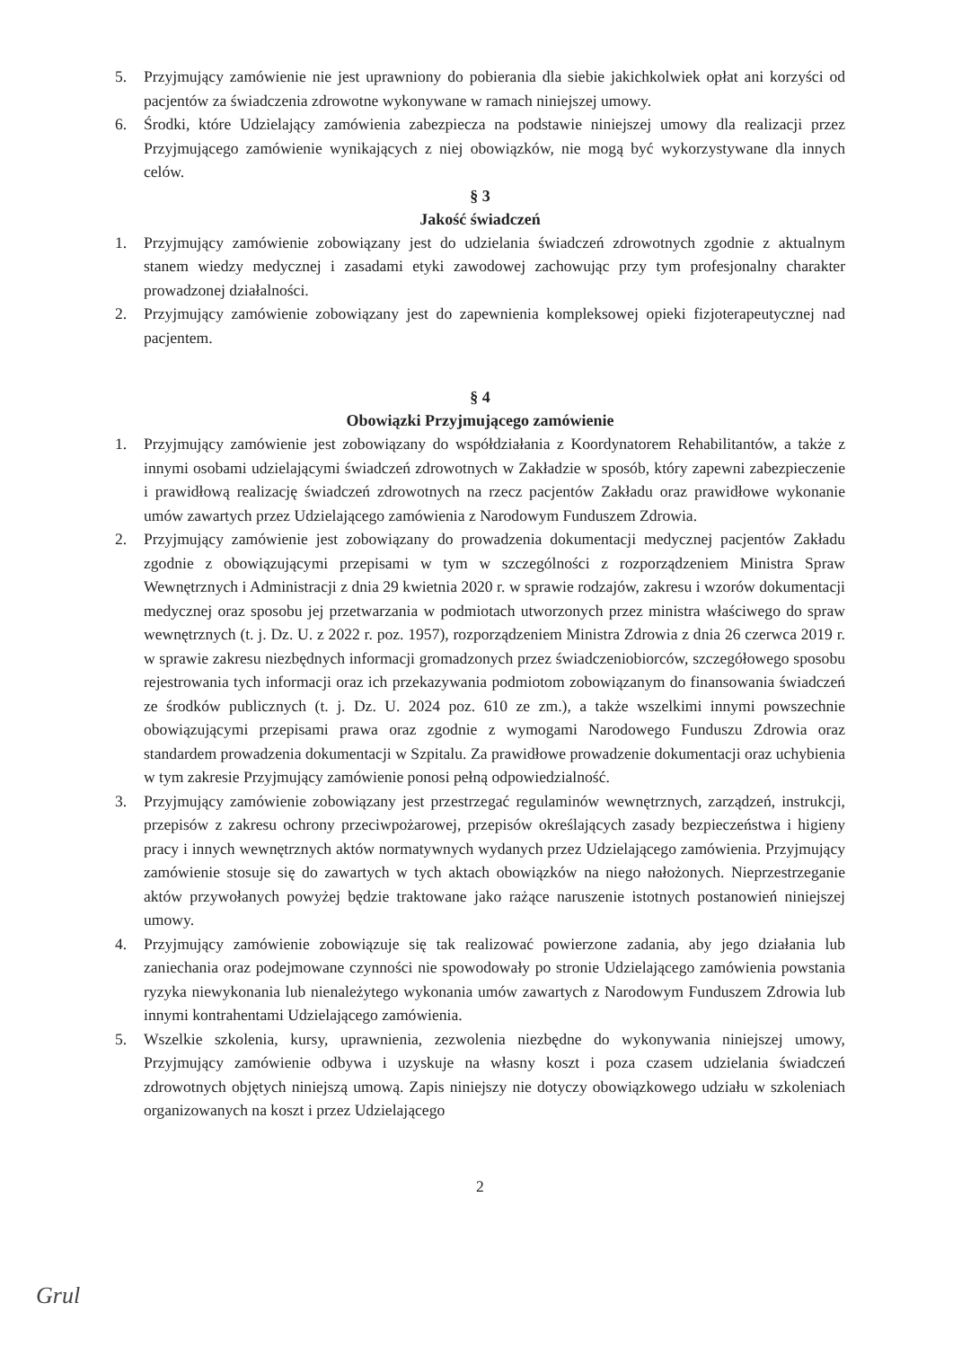5. Przyjmujący zamówienie nie jest uprawniony do pobierania dla siebie jakichkolwiek opłat ani korzyści od pacjentów za świadczenia zdrowotne wykonywane w ramach niniejszej umowy.
6. Środki, które Udzielający zamówienia zabezpiecza na podstawie niniejszej umowy dla realizacji przez Przyjmującego zamówienie wynikających z niej obowiązków, nie mogą być wykorzystywane dla innych celów.
§ 3
Jakość świadczeń
1. Przyjmujący zamówienie zobowiązany jest do udzielania świadczeń zdrowotnych zgodnie z aktualnym stanem wiedzy medycznej i zasadami etyki zawodowej zachowując przy tym profesjonalny charakter prowadzonej działalności.
2. Przyjmujący zamówienie zobowiązany jest do zapewnienia kompleksowej opieki fizjoterapeutycznej nad pacjentem.
§ 4
Obowiązki Przyjmującego zamówienie
1. Przyjmujący zamówienie jest zobowiązany do współdziałania z Koordynatorem Rehabilitantów, a także z innymi osobami udzielającymi świadczeń zdrowotnych w Zakładzie w sposób, który zapewni zabezpieczenie i prawidłową realizację świadczeń zdrowotnych na rzecz pacjentów Zakładu oraz prawidłowe wykonanie umów zawartych przez Udzielającego zamówienia z Narodowym Funduszem Zdrowia.
2. Przyjmujący zamówienie jest zobowiązany do prowadzenia dokumentacji medycznej pacjentów Zakładu zgodnie z obowiązującymi przepisami w tym w szczególności z rozporządzeniem Ministra Spraw Wewnętrznych i Administracji z dnia 29 kwietnia 2020 r. w sprawie rodzajów, zakresu i wzorów dokumentacji medycznej oraz sposobu jej przetwarzania w podmiotach utworzonych przez ministra właściwego do spraw wewnętrznych (t. j. Dz. U. z 2022 r. poz. 1957), rozporządzeniem Ministra Zdrowia z dnia 26 czerwca 2019 r. w sprawie zakresu niezbędnych informacji gromadzonych przez świadczeniobiorców, szczegółowego sposobu rejestrowania tych informacji oraz ich przekazywania podmiotom zobowiązanym do finansowania świadczeń ze środków publicznych (t. j. Dz. U. 2024 poz. 610 ze zm.), a także wszelkimi innymi powszechnie obowiązującymi przepisami prawa oraz zgodnie z wymogami Narodowego Funduszu Zdrowia oraz standardem prowadzenia dokumentacji w Szpitalu. Za prawidłowe prowadzenie dokumentacji oraz uchybienia w tym zakresie Przyjmujący zamówienie ponosi pełną odpowiedzialność.
3. Przyjmujący zamówienie zobowiązany jest przestrzegać regulaminów wewnętrznych, zarządzeń, instrukcji, przepisów z zakresu ochrony przeciwpożarowej, przepisów określających zasady bezpieczeństwa i higieny pracy i innych wewnętrznych aktów normatywnych wydanych przez Udzielającego zamówienia. Przyjmujący zamówienie stosuje się do zawartych w tych aktach obowiązków na niego nałożonych. Nieprzestrzeganie aktów przywołanych powyżej będzie traktowane jako rażące naruszenie istotnych postanowień niniejszej umowy.
4. Przyjmujący zamówienie zobowiązuje się tak realizować powierzone zadania, aby jego działania lub zaniechania oraz podejmowane czynności nie spowodowały po stronie Udzielającego zamówienia powstania ryzyka niewykonania lub nienależytego wykonania umów zawartych z Narodowym Funduszem Zdrowia lub innymi kontrahentami Udzielającego zamówienia.
5. Wszelkie szkolenia, kursy, uprawnienia, zezwolenia niezbędne do wykonywania niniejszej umowy, Przyjmujący zamówienie odbywa i uzyskuje na własny koszt i poza czasem udzielania świadczeń zdrowotnych objętych niniejszą umową. Zapis niniejszy nie dotyczy obowiązkowego udziału w szkoleniach organizowanych na koszt i przez Udzielającego
2
Grul